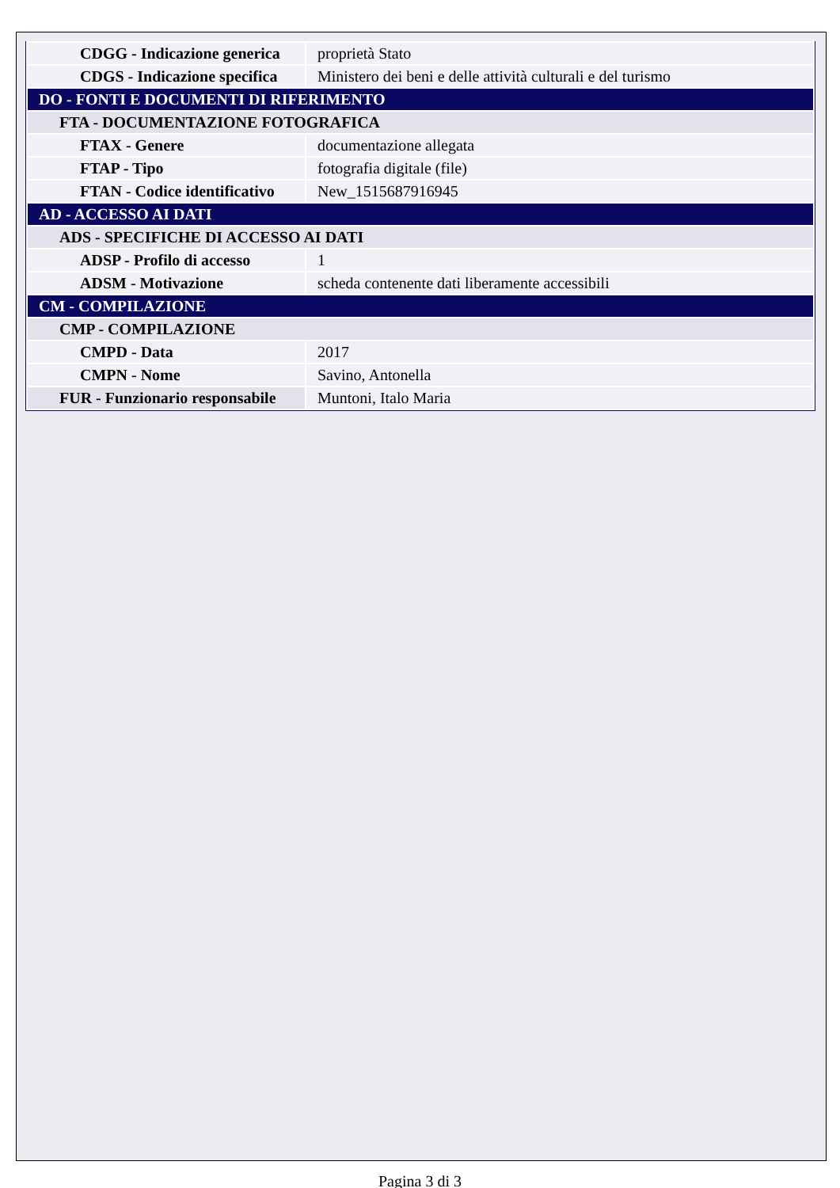| CDGG - Indicazione generica | proprietà Stato |
| CDGS - Indicazione specifica | Ministero dei beni e delle attività culturali e del turismo |
| DO - FONTI E DOCUMENTI DI RIFERIMENTO | |
| FTA - DOCUMENTAZIONE FOTOGRAFICA | |
| FTAX - Genere | documentazione allegata |
| FTAP - Tipo | fotografia digitale (file) |
| FTAN - Codice identificativo | New_1515687916945 |
| AD - ACCESSO AI DATI | |
| ADS - SPECIFICHE DI ACCESSO AI DATI | |
| ADSP - Profilo di accesso | 1 |
| ADSM - Motivazione | scheda contenente dati liberamente accessibili |
| CM - COMPILAZIONE | |
| CMP - COMPILAZIONE | |
| CMPD - Data | 2017 |
| CMPN - Nome | Savino, Antonella |
| FUR - Funzionario responsabile | Muntoni, Italo Maria |
Pagina 3 di 3